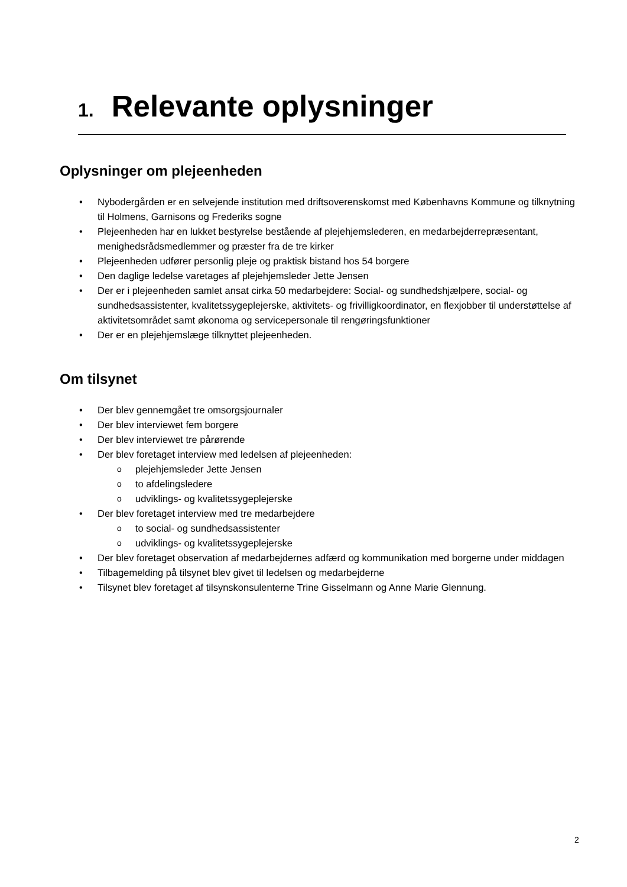1. Relevante oplysninger
Oplysninger om plejeenheden
• Nybodergården er en selvejende institution med driftsoverenskomst med Københavns Kommune og tilknytning til Holmens, Garnisons og Frederiks sogne
• Plejeenheden har en lukket bestyrelse bestående af plejehjemslederen, en medarbejderrepræsentant, menighedsrådsmedlemmer og præster fra de tre kirker
• Plejeenheden udfører personlig pleje og praktisk bistand hos 54 borgere
• Den daglige ledelse varetages af plejehjemsleder Jette Jensen
• Der er i plejeenheden samlet ansat cirka 50 medarbejdere: Social- og sundhedshjælpere, social- og sundhedsassistenter, kvalitetssygeplejerske, aktivitets- og frivilligkoordinator, en flexjobber til understøttelse af aktivitetsområdet samt økonoma og servicepersonale til rengøringsfunktioner
• Der er en plejehjemslæge tilknyttet plejeenheden.
Om tilsynet
• Der blev gennemgået tre omsorgsjournaler
• Der blev interviewet fem borgere
• Der blev interviewet tre pårørende
• Der blev foretaget interview med ledelsen af plejeenheden:
o plejehjemsleder Jette Jensen
o to afdelingsledere
o udviklings- og kvalitetssygeplejerske
• Der blev foretaget interview med tre medarbejdere
o to social- og sundhedsassistenter
o udviklings- og kvalitetssygeplejerske
• Der blev foretaget observation af medarbejdernes adfærd og kommunikation med borgerne under middagen
• Tilbagemelding på tilsynet blev givet til ledelsen og medarbejderne
• Tilsynet blev foretaget af tilsynskonsulenterne Trine Gisselmann og Anne Marie Glennung.
2